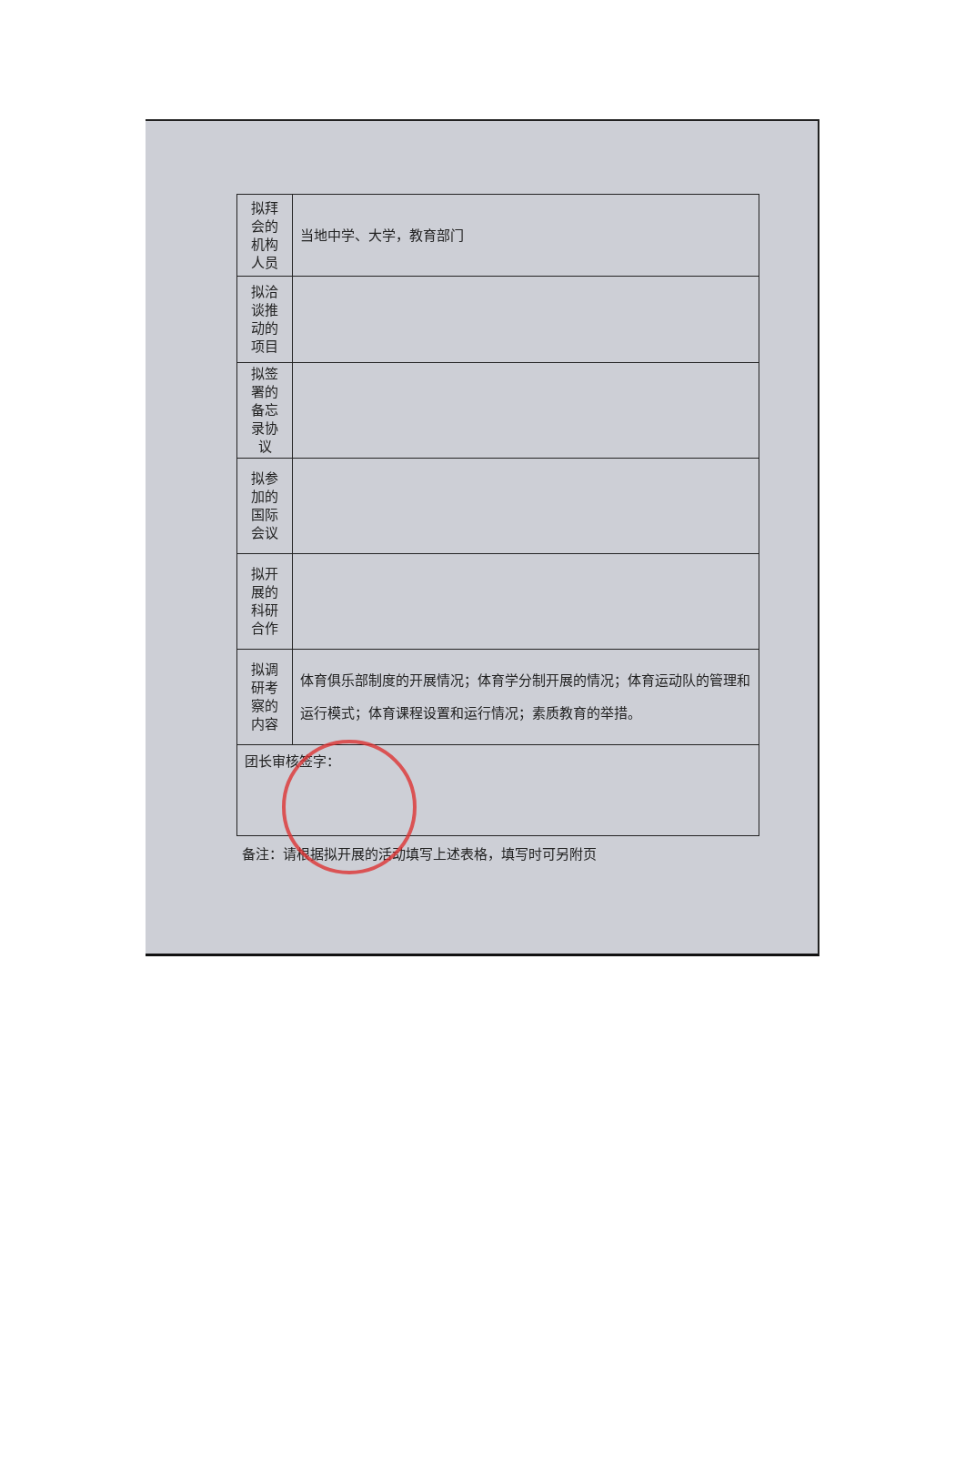| 拟拜 会的 机构 人员 | 当地中学、大学，教育部门 |
| 拟洽 谈推 动的 项目 | |
| 拟签 署的 备忘 录协 议 | |
| 拟参 加的 国际 会议 | |
| 拟开 展的 科研 合作 | |
| 拟调 研考 察的 内容 | 体育俱乐部制度的开展情况；体育学分制开展的情况；体育运动队的管理和运行模式；体育课程设置和运行情况；素质教育的举措。 |
| 团长审核签字： | |
备注：请根据拟开展的活动填写上述表格，填写时可另附页